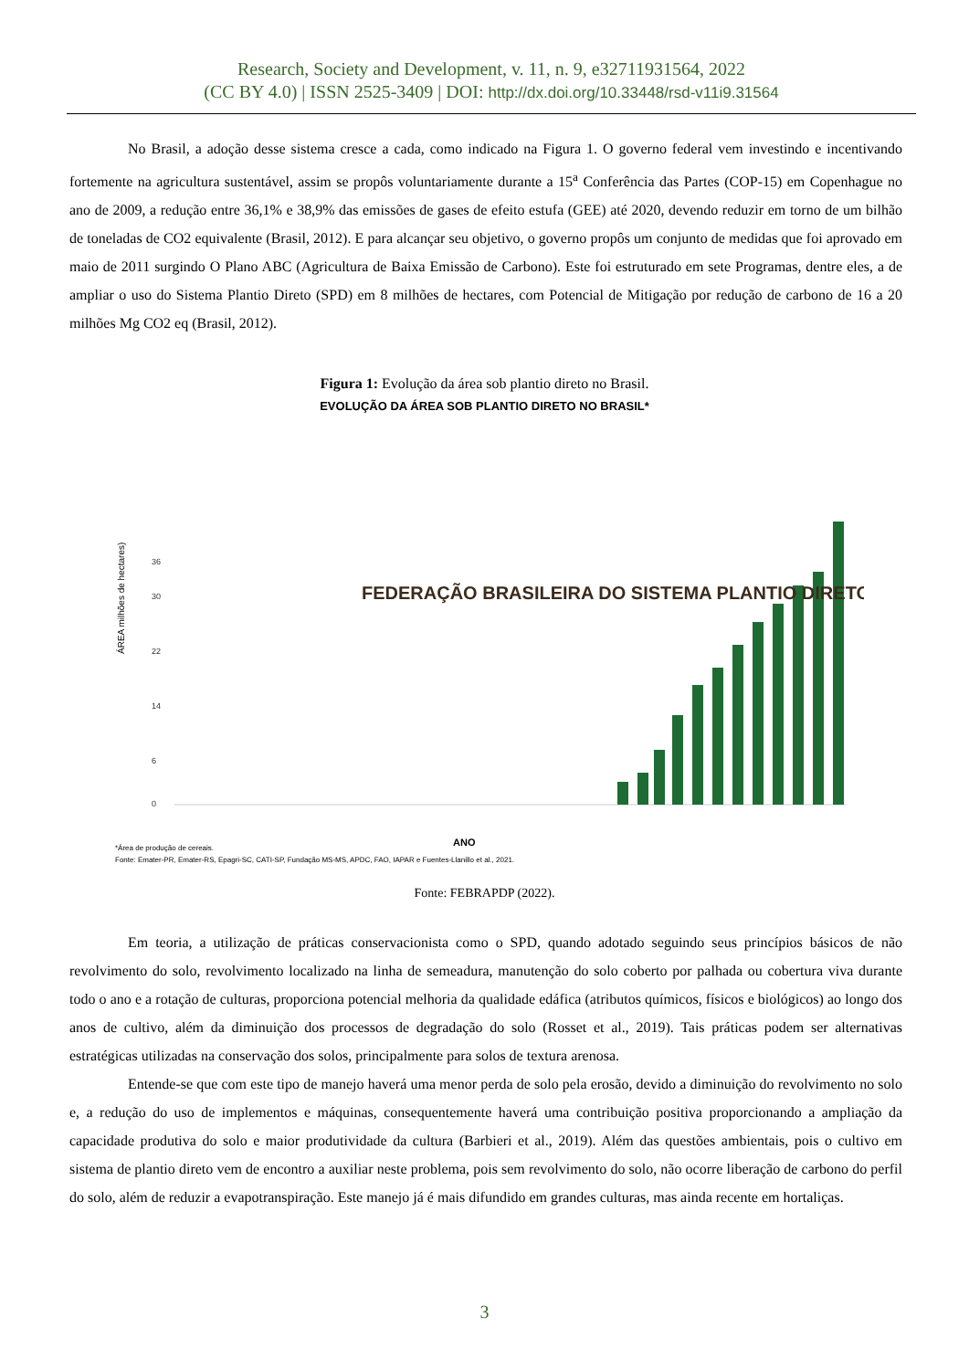Research, Society and Development, v. 11, n. 9, e32711931564, 2022
(CC BY 4.0) | ISSN 2525-3409 | DOI: http://dx.doi.org/10.33448/rsd-v11i9.31564
No Brasil, a adoção desse sistema cresce a cada, como indicado na Figura 1. O governo federal vem investindo e incentivando fortemente na agricultura sustentável, assim se propôs voluntariamente durante a 15<sup>a</sup> Conferência das Partes (COP-15) em Copenhague no ano de 2009, a redução entre 36,1% e 38,9% das emissões de gases de efeito estufa (GEE) até 2020, devendo reduzir em torno de um bilhão de toneladas de CO2 equivalente (Brasil, 2012). E para alcançar seu objetivo, o governo propôs um conjunto de medidas que foi aprovado em maio de 2011 surgindo O Plano ABC (Agricultura de Baixa Emissão de Carbono). Este foi estruturado em sete Programas, dentre eles, a de ampliar o uso do Sistema Plantio Direto (SPD) em 8 milhões de hectares, com Potencial de Mitigação por redução de carbono de 16 a 20 milhões Mg CO2 eq (Brasil, 2012).
Figura 1: Evolução da área sob plantio direto no Brasil.
EVOLUÇÃO DA ÁREA SOB PLANTIO DIRETO NO BRASIL*
ÁREA milhões de hectares)
0
6
14
22
30
36
ANO
*Área de produção de cereais.
Fonte: Emater-PR, Emater-RS, Epagri-SC, CATI-SP, Fundação MS-MS, APDC, FAO, IAPAR e Fuentes-Llanillo et al., 2021.
FEDERAÇÃO BRASILEIRA DO SISTEMA PLANTIO DIRETO
Fonte: FEBRAPDP (2022).
Em teoria, a utilização de práticas conservacionista como o SPD, quando adotado seguindo seus princípios básicos de não revolvimento do solo, revolvimento localizado na linha de semeadura, manutenção do solo coberto por palhada ou cobertura viva durante todo o ano e a rotação de culturas, proporciona potencial melhoria da qualidade edáfica (atributos químicos, físicos e biológicos) ao longo dos anos de cultivo, além da diminuição dos processos de degradação do solo (Rosset et al., 2019). Tais práticas podem ser alternativas estratégicas utilizadas na conservação dos solos, principalmente para solos de textura arenosa.
Entende-se que com este tipo de manejo haverá uma menor perda de solo pela erosão, devido a diminuição do revolvimento no solo e, a redução do uso de implementos e máquinas, consequentemente haverá uma contribuição positiva proporcionando a ampliação da capacidade produtiva do solo e maior produtividade da cultura (Barbieri et al., 2019). Além das questões ambientais, pois o cultivo em sistema de plantio direto vem de encontro a auxiliar neste problema, pois sem revolvimento do solo, não ocorre liberação de carbono do perfil do solo, além de reduzir a evapotranspiração. Este manejo já é mais difundido em grandes culturas, mas ainda recente em hortaliças.
3